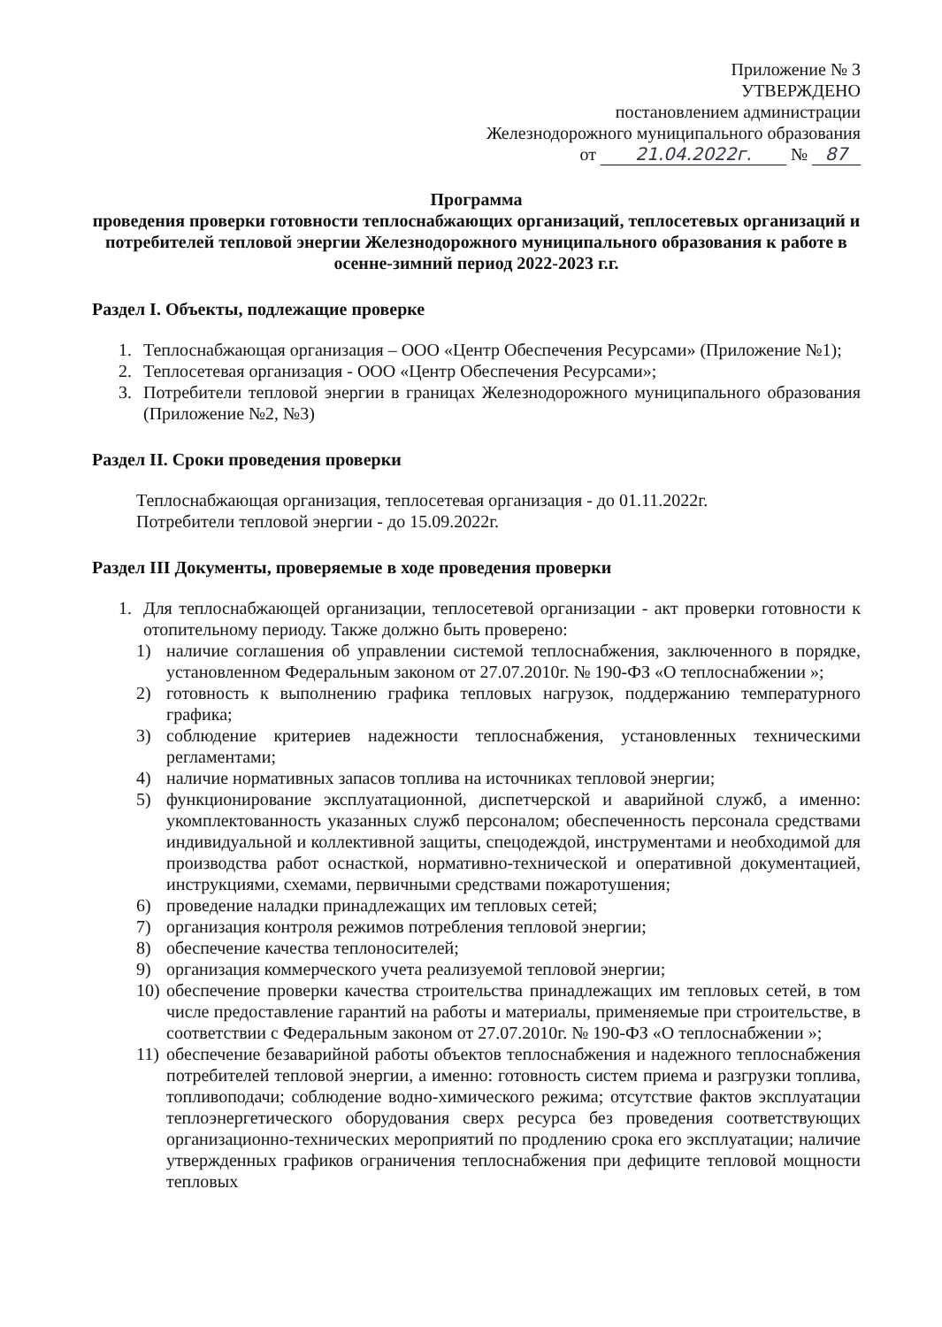Приложение № 3
УТВЕРЖДЕНО
постановлением администрации
Железнодорожного муниципального образования
от 21.04.2022г. № 87
Программа
проведения проверки готовности теплоснабжающих организаций, теплосетевых организаций и потребителей тепловой энергии Железнодорожного муниципального образования к работе в осенне-зимний период 2022-2023 г.г.
Раздел I. Объекты, подлежащие проверке
1. Теплоснабжающая организация – ООО «Центр Обеспечения Ресурсами» (Приложение №1);
2. Теплосетевая организация - ООО «Центр Обеспечения Ресурсами»;
3. Потребители тепловой энергии в границах Железнодорожного муниципального образования (Приложение №2, №3)
Раздел II. Сроки проведения проверки
Теплоснабжающая организация, теплосетевая организация - до 01.11.2022г.
Потребители тепловой энергии - до 15.09.2022г.
Раздел III Документы, проверяемые в ходе проведения проверки
1. Для теплоснабжающей организации, теплосетевой организации - акт проверки готовности к отопительному периоду. Также должно быть проверено:
1) наличие соглашения об управлении системой теплоснабжения, заключенного в порядке, установленном Федеральным законом от 27.07.2010г. № 190-ФЗ «О теплоснабжении »;
2) готовность к выполнению графика тепловых нагрузок, поддержанию температурного графика;
3) соблюдение критериев надежности теплоснабжения, установленных техническими регламентами;
4) наличие нормативных запасов топлива на источниках тепловой энергии;
5) функционирование эксплуатационной, диспетчерской и аварийной служб, а именно: укомплектованность указанных служб персоналом; обеспеченность персонала средствами индивидуальной и коллективной защиты, спецодеждой, инструментами и необходимой для производства работ оснасткой, нормативно-технической и оперативной документацией, инструкциями, схемами, первичными средствами пожаротушения;
6) проведение наладки принадлежащих им тепловых сетей;
7) организация контроля режимов потребления тепловой энергии;
8) обеспечение качества теплоносителей;
9) организация коммерческого учета реализуемой тепловой энергии;
10) обеспечение проверки качества строительства принадлежащих им тепловых сетей, в том числе предоставление гарантий на работы и материалы, применяемые при строительстве, в соответствии с Федеральным законом от 27.07.2010г. № 190-ФЗ «О теплоснабжении »;
11) обеспечение безаварийной работы объектов теплоснабжения и надежного теплоснабжения потребителей тепловой энергии, а именно: готовность систем приема и разгрузки топлива, топливоподачи; соблюдение водно-химического режима; отсутствие фактов эксплуатации теплоэнергетического оборудования сверх ресурса без проведения соответствующих организационно-технических мероприятий по продлению срока его эксплуатации; наличие утвержденных графиков ограничения теплоснабжения при дефиците тепловой мощности тепловых